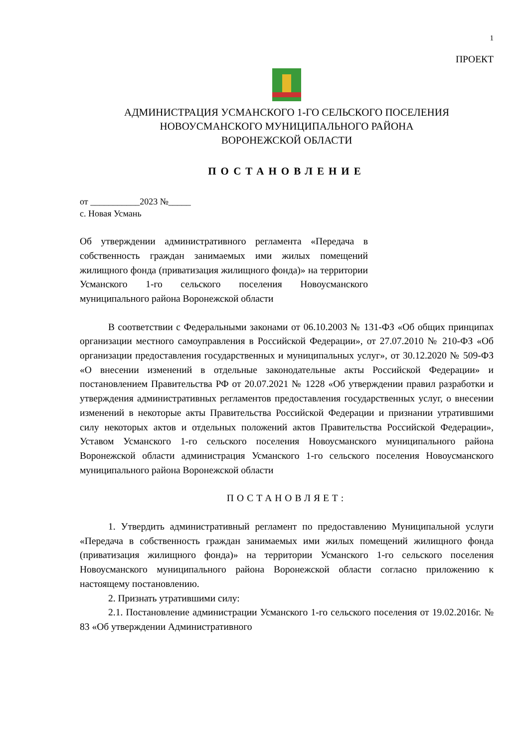1
ПРОЕКТ
АДМИНИСТРАЦИЯ УСМАНСКОГО 1-ГО СЕЛЬСКОГО ПОСЕЛЕНИЯ
НОВОУСМАНСКОГО МУНИЦИПАЛЬНОГО РАЙОНА
ВОРОНЕЖСКОЙ ОБЛАСТИ
ПОСТАНОВЛЕНИЕ
от ___________2023 №_____
с. Новая Усмань
Об утверждении административного регламента «Передача в собственность граждан занимаемых ими жилых помещений жилищного фонда (приватизация жилищного фонда)» на территории Усманского 1-го сельского поселения Новоусманского муниципального района Воронежской области
В соответствии с Федеральными законами от 06.10.2003 № 131-ФЗ «Об общих принципах организации местного самоуправления в Российской Федерации», от 27.07.2010 № 210-ФЗ «Об организации предоставления государственных и муниципальных услуг», от 30.12.2020 № 509-ФЗ «О внесении изменений в отдельные законодательные акты Российской Федерации» и постановлением Правительства РФ от 20.07.2021 № 1228 «Об утверждении правил разработки и утверждения административных регламентов предоставления государственных услуг, о внесении изменений в некоторые акты Правительства Российской Федерации и признании утратившими силу некоторых актов и отдельных положений актов Правительства Российской Федерации», Уставом Усманского 1-го сельского поселения Новоусманского муниципального района Воронежской области администрация Усманского 1-го сельского поселения Новоусманского муниципального района Воронежской области
ПОСТАНОВЛЯЕТ:
1. Утвердить административный регламент по предоставлению Муниципальной услуги «Передача в собственность граждан занимаемых ими жилых помещений жилищного фонда (приватизация жилищного фонда)» на территории Усманского 1-го сельского поселения Новоусманского муниципального района Воронежской области согласно приложению к настоящему постановлению.
2. Признать утратившими силу:
2.1. Постановление администрации Усманского 1-го сельского поселения от 19.02.2016г. № 83 «Об утверждении Административного